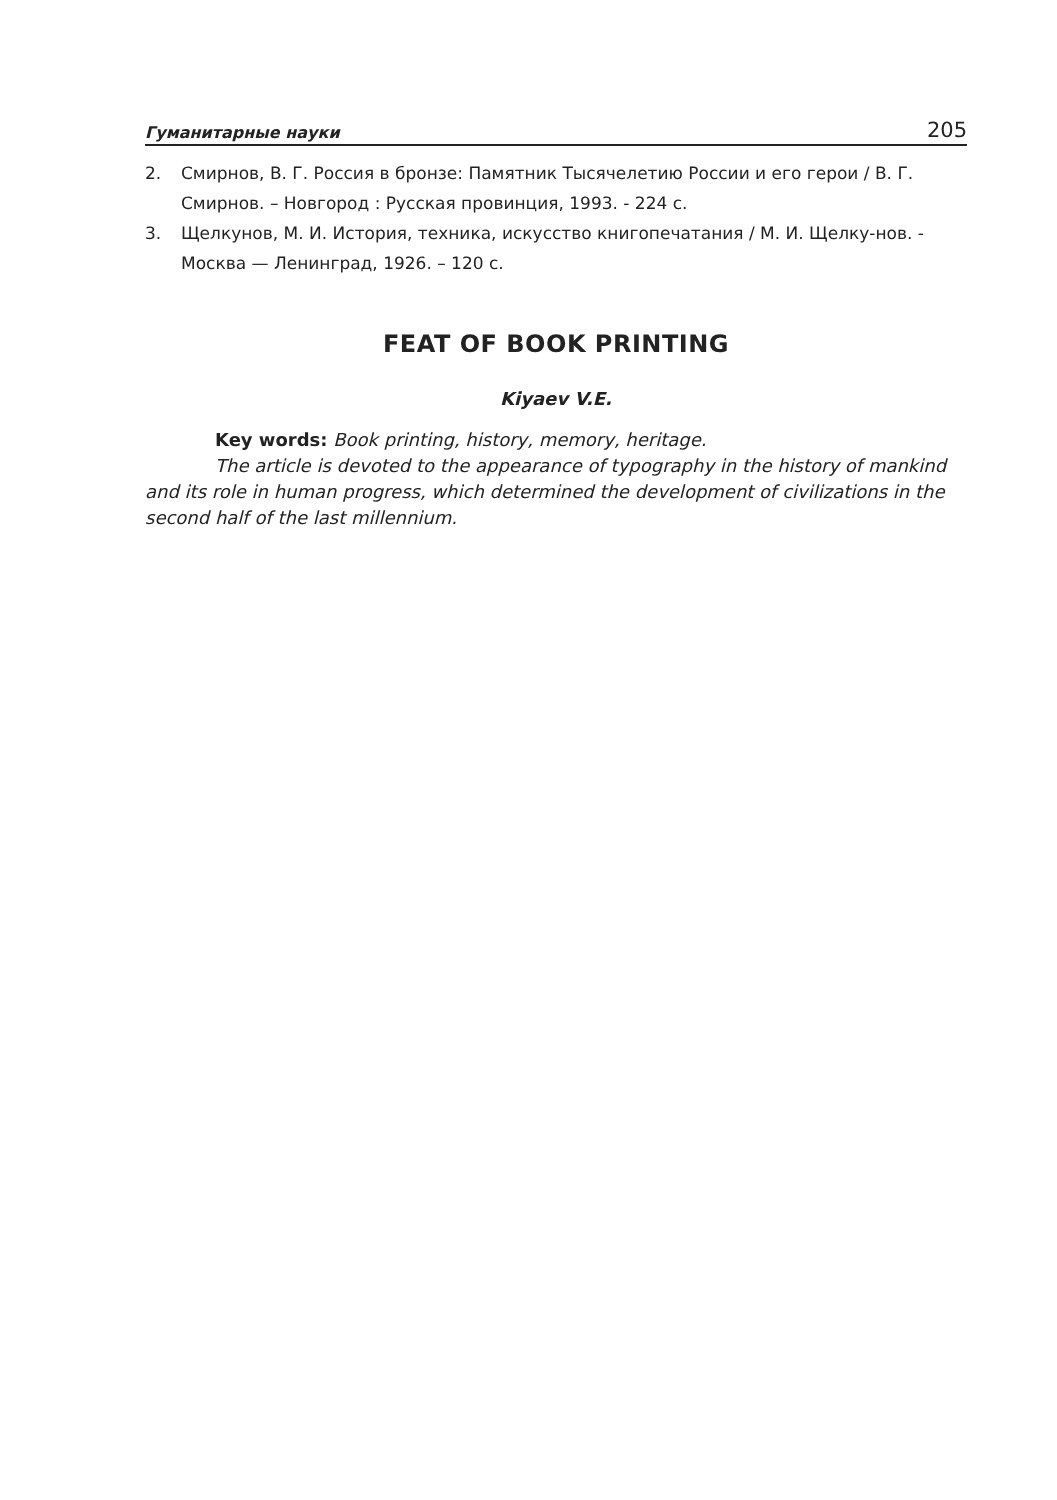Гуманитарные науки 205
2. Смирнов, В. Г. Россия в бронзе: Памятник Тысячелетию России и его герои / В. Г. Смирнов. – Новгород : Русская провинция, 1993. - 224 с.
3. Щелкунов, М. И. История, техника, искусство книгопечатания / М. И. Щелку-нов. - Москва — Ленинград, 1926. – 120 с.
FEAT OF BOOK PRINTING
Kiyaev V.E.
Key words: Book printing, history, memory, heritage.
The article is devoted to the appearance of typography in the history of mankind and its role in human progress, which determined the development of civilizations in the second half of the last millennium.